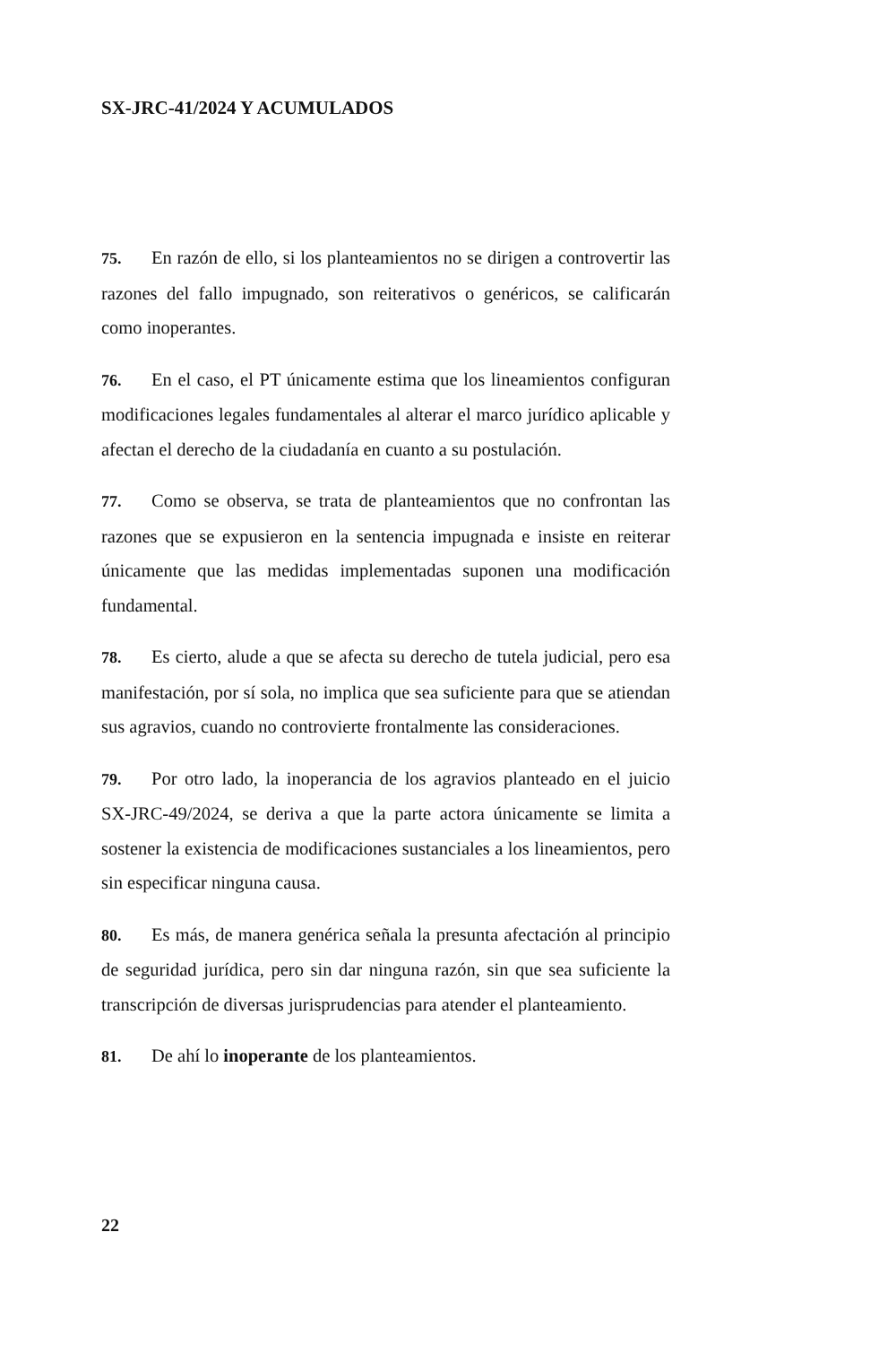SX-JRC-41/2024 Y ACUMULADOS
75. En razón de ello, si los planteamientos no se dirigen a controvertir las razones del fallo impugnado, son reiterativos o genéricos, se calificarán como inoperantes.
76. En el caso, el PT únicamente estima que los lineamientos configuran modificaciones legales fundamentales al alterar el marco jurídico aplicable y afectan el derecho de la ciudadanía en cuanto a su postulación.
77. Como se observa, se trata de planteamientos que no confrontan las razones que se expusieron en la sentencia impugnada e insiste en reiterar únicamente que las medidas implementadas suponen una modificación fundamental.
78. Es cierto, alude a que se afecta su derecho de tutela judicial, pero esa manifestación, por sí sola, no implica que sea suficiente para que se atiendan sus agravios, cuando no controvierte frontalmente las consideraciones.
79. Por otro lado, la inoperancia de los agravios planteado en el juicio SX-JRC-49/2024, se deriva a que la parte actora únicamente se limita a sostener la existencia de modificaciones sustanciales a los lineamientos, pero sin especificar ninguna causa.
80. Es más, de manera genérica señala la presunta afectación al principio de seguridad jurídica, pero sin dar ninguna razón, sin que sea suficiente la transcripción de diversas jurisprudencias para atender el planteamiento.
81. De ahí lo inoperante de los planteamientos.
22